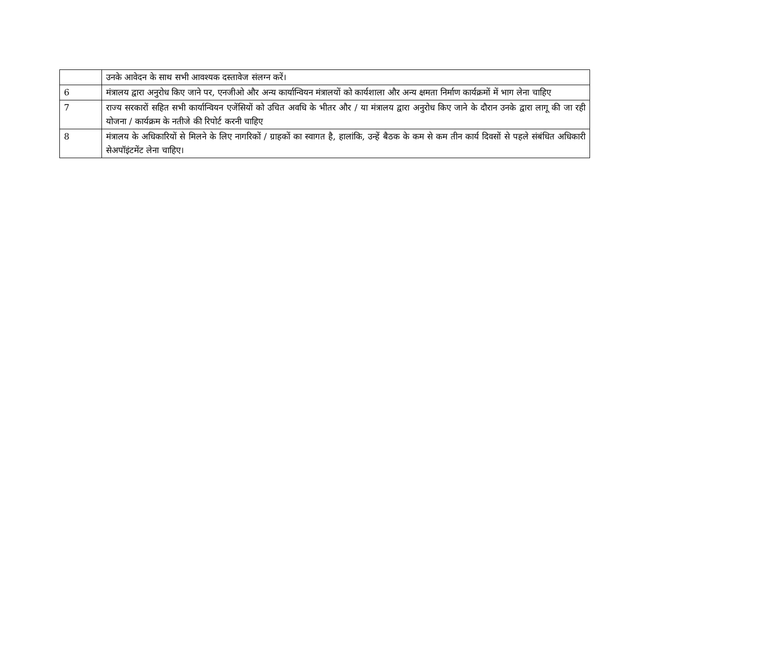| | उनके आवेदन के साथ सभी आवश्यक दस्तावेज संलग्न करें। |
| 6 | मंत्रालय द्वारा अनुरोध किए जाने पर, एनजीओ और अन्य कार्यान्वियन मंत्रालयों को कार्यशाला और अन्य क्षमता निर्माण कार्यक्रमों में भाग लेना चाहिए |
| 7 | राज्य सरकारों सहित सभी कार्यान्वियन एजेंसियों को उचित अवधि के भीतर और / या मंत्रालय द्वारा अनुरोध किए जाने के दौरान उनके द्वारा लागू की जा रही योजना / कार्यक्रम के नतीजे की रिपोर्ट करनी चाहिए |
| 8 | मंत्रालय के अधिकारियों से मिलने के लिए नागरिकों / ग्राहकों का स्वागत है, हालांकि, उन्हें बैठक के कम से कम तीन कार्य दिवसों से पहले संबंधित अधिकारी सेअपॉइंटमेंट लेना चाहिए। |